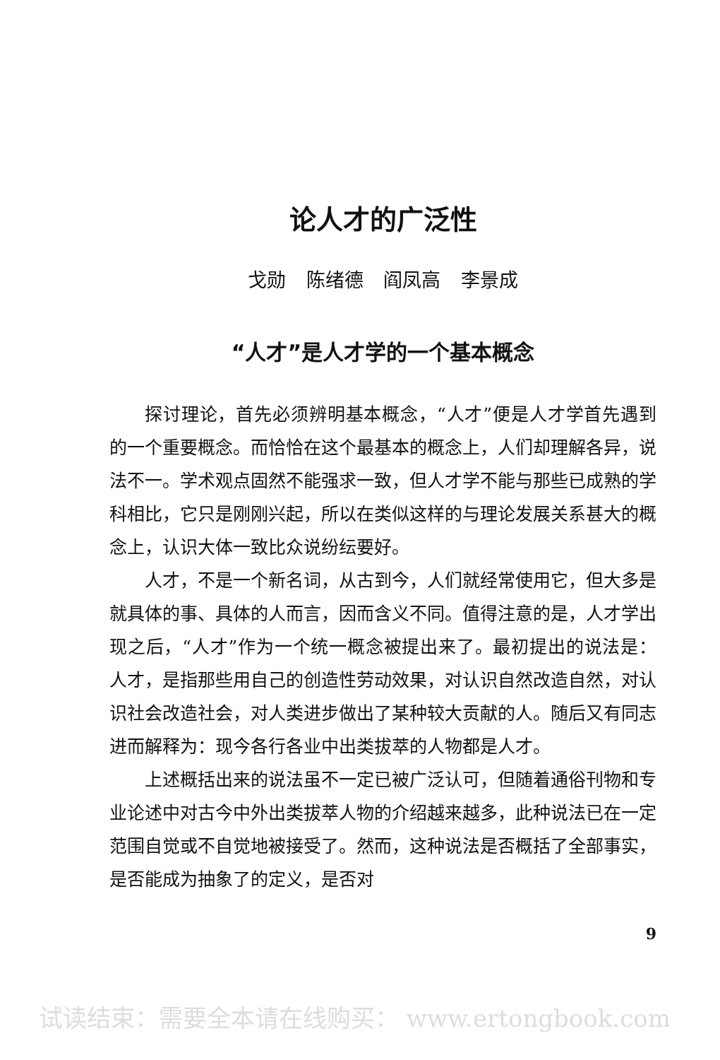论人才的广泛性
戈勋 陈绪德 阎凤高 李景成
“人才”是人才学的一个基本概念
探讨理论，首先必须辨明基本概念，“人才”便是人才学首先遇到的一个重要概念。而恰恰在这个最基本的概念上，人们却理解各异，说法不一。学术观点固然不能强求一致，但人才学不能与那些已成熟的学科相比，它只是刚刚兴起，所以在类似这样的与理论发展关系甚大的概念上，认识大体一致比众说纷纭要好。
人才，不是一个新名词，从古到今，人们就经常使用它，但大多是就具体的事、具体的人而言，因而含义不同。值得注意的是，人才学出现之后，“人才”作为一个统一概念被提出来了。最初提出的说法是：人才，是指那些用自己的创造性劳动效果，对认识自然改造自然，对认识社会改造社会，对人类进步做出了某种较大贡献的人。随后又有同志进而解释为：现今各行各业中出类拔萃的人物都是人才。
上述概括出来的说法虽不一定已被广泛认可，但随着通俗刊物和专业论述中对古今中外出类拔萃人物的介绍越来越多，此种说法已在一定范围自觉或不自觉地被接受了。然而，这种说法是否概括了全部事实，是否能成为抽象了的定义，是否对
9
试读结束：需要全本请在线购买： www.ertongbook.com